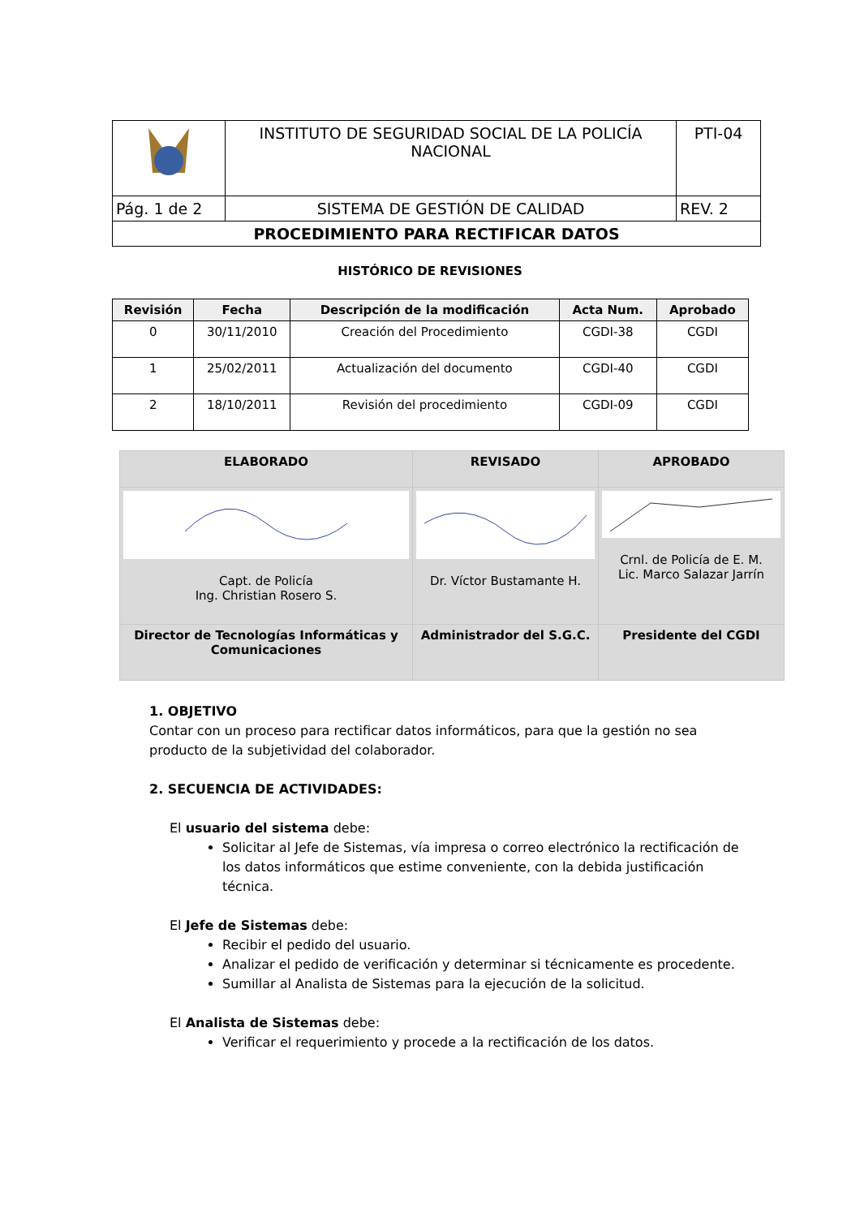| | INSTITUTO DE SEGURIDAD SOCIAL DE LA POLICÍA NACIONAL | PTI-04 |
| Pág. 1 de 2 | SISTEMA DE GESTIÓN DE CALIDAD | REV. 2 |
| PROCEDIMIENTO PARA RECTIFICAR DATOS | | |
HISTÓRICO DE REVISIONES
| Revisión | Fecha | Descripción de la modificación | Acta Num. | Aprobado |
| --- | --- | --- | --- | --- |
| 0 | 30/11/2010 | Creación del Procedimiento | CGDI-38 | CGDI |
| 1 | 25/02/2011 | Actualización del documento | CGDI-40 | CGDI |
| 2 | 18/10/2011 | Revisión del procedimiento | CGDI-09 | CGDI |
| ELABORADO | REVISADO | APROBADO |
| --- | --- | --- |
| Capt. de Policía Ing. Christian Rosero S. | Dr. Víctor Bustamante H. | Crnl. de Policía de E. M. Lic. Marco Salazar Jarrín |
| Director de Tecnologías Informáticas y Comunicaciones | Administrador del S.G.C. | Presidente del CGDI |
1. OBJETIVO
Contar con un proceso para rectificar datos informáticos, para que la gestión no sea producto de la subjetividad del colaborador.
2. SECUENCIA DE ACTIVIDADES:
El usuario del sistema debe:
Solicitar al Jefe de Sistemas, vía impresa o correo electrónico la rectificación de los datos informáticos que estime conveniente, con la debida justificación técnica.
El Jefe de Sistemas debe:
Recibir el pedido del usuario.
Analizar el pedido de verificación y determinar si técnicamente es procedente.
Sumillar al Analista de Sistemas para la ejecución de la solicitud.
El Analista de Sistemas debe:
Verificar el requerimiento y procede a la rectificación de los datos.